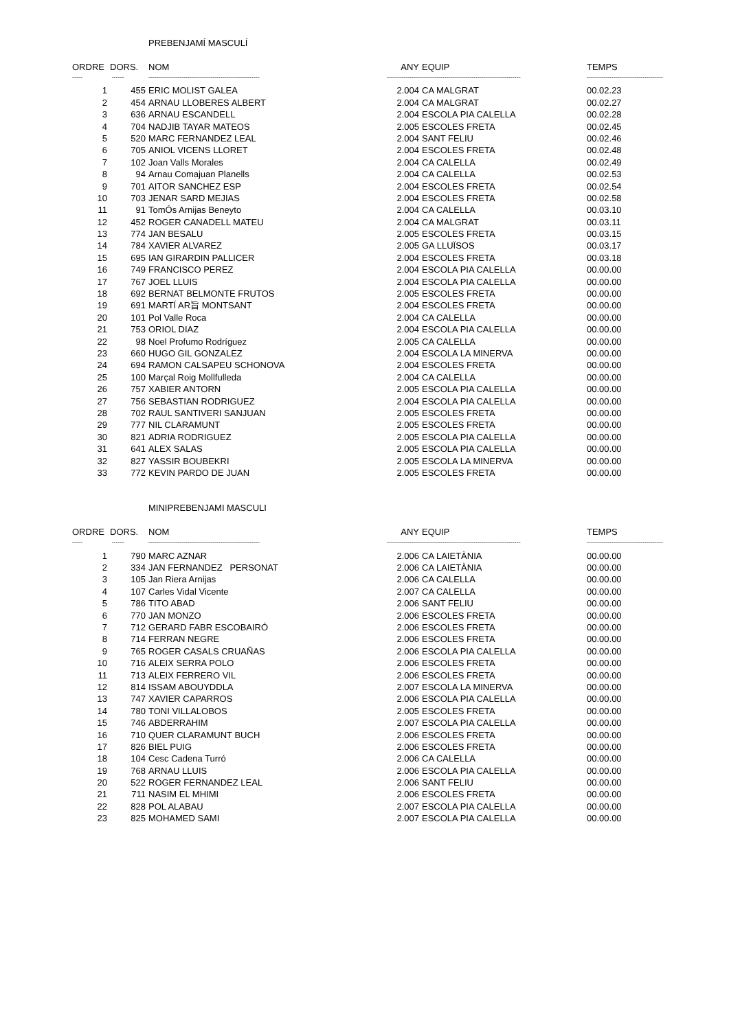PREBENJAMÍ MASCULÍ
| ORDRE | DORS. | NOM | ANY | EQUIP | TEMPS |
| --- | --- | --- | --- | --- | --- |
| ----- | ------ | ------------------------------------------------------ | ----------------- | ------------------------------------------------ | ------------------------------------- |
| 1 | 455 | ERIC MOLIST GALEA | 2.004 | CA MALGRAT | 00.02.23 |
| 2 | 454 | ARNAU LLOBERES ALBERT | 2.004 | CA MALGRAT | 00.02.27 |
| 3 | 636 | ARNAU ESCANDELL | 2.004 | ESCOLA PIA CALELLA | 00.02.28 |
| 4 | 704 | NADJIB TAYAR MATEOS | 2.005 | ESCOLES FRETA | 00.02.45 |
| 5 | 520 | MARC FERNANDEZ LEAL | 2.004 | SANT FELIU | 00.02.46 |
| 6 | 705 | ANIOL VICENS LLORET | 2.004 | ESCOLES FRETA | 00.02.48 |
| 7 | 102 | Joan Valls Morales | 2.004 | CA CALELLA | 00.02.49 |
| 8 | 94 | Arnau Comajuan Planells | 2.004 | CA CALELLA | 00.02.53 |
| 9 | 701 | AITOR SANCHEZ ESP | 2.004 | ESCOLES FRETA | 00.02.54 |
| 10 | 703 | JENAR SARD MEJIAS | 2.004 | ESCOLES FRETA | 00.02.58 |
| 11 | 91 | TomÓs Arnijas Beneyto | 2.004 | CA CALELLA | 00.03.10 |
| 12 | 452 | ROGER CANADELL MATEU | 2.004 | CA MALGRAT | 00.03.11 |
| 13 | 774 | JAN BESALU | 2.005 | ESCOLES FRETA | 00.03.15 |
| 14 | 784 | XAVIER ALVAREZ | 2.005 | GA LLUÏSOS | 00.03.17 |
| 15 | 695 | IAN GIRARDIN PALLICER | 2.004 | ESCOLES FRETA | 00.03.18 |
| 16 | 749 | FRANCISCO PEREZ | 2.004 | ESCOLA PIA CALELLA | 00.00.00 |
| 17 | 767 | JOEL LLUIS | 2.004 | ESCOLA PIA CALELLA | 00.00.00 |
| 18 | 692 | BERNAT BELMONTE FRUTOS | 2.005 | ESCOLES FRETA | 00.00.00 |
| 19 | 691 | MARTÍ AR旨 MONTSANT | 2.004 | ESCOLES FRETA | 00.00.00 |
| 20 | 101 | Pol Valle Roca | 2.004 | CA CALELLA | 00.00.00 |
| 21 | 753 | ORIOL DIAZ | 2.004 | ESCOLA PIA CALELLA | 00.00.00 |
| 22 | 98 | Noel Profumo Rodríguez | 2.005 | CA CALELLA | 00.00.00 |
| 23 | 660 | HUGO GIL GONZALEZ | 2.004 | ESCOLA LA MINERVA | 00.00.00 |
| 24 | 694 | RAMON CALSAPEU SCHONOVA | 2.004 | ESCOLES FRETA | 00.00.00 |
| 25 | 100 | Marçal Roig Mollfulleda | 2.004 | CA CALELLA | 00.00.00 |
| 26 | 757 | XABIER ANTORN | 2.005 | ESCOLA PIA CALELLA | 00.00.00 |
| 27 | 756 | SEBASTIAN RODRIGUEZ | 2.004 | ESCOLA PIA CALELLA | 00.00.00 |
| 28 | 702 | RAUL SANTIVERI SANJUAN | 2.005 | ESCOLES FRETA | 00.00.00 |
| 29 | 777 | NIL CLARAMUNT | 2.005 | ESCOLES FRETA | 00.00.00 |
| 30 | 821 | ADRIA RODRIGUEZ | 2.005 | ESCOLA PIA CALELLA | 00.00.00 |
| 31 | 641 | ALEX SALAS | 2.005 | ESCOLA PIA CALELLA | 00.00.00 |
| 32 | 827 | YASSIR BOUBEKRI | 2.005 | ESCOLA LA MINERVA | 00.00.00 |
| 33 | 772 | KEVIN PARDO DE JUAN | 2.005 | ESCOLES FRETA | 00.00.00 |
MINIPREBENJAMI MASCULI
| ORDRE | DORS. | NOM | ANY | EQUIP | TEMPS |
| --- | --- | --- | --- | --- | --- |
| ----- | ------ | ------------------------------------------------------ | ----------------- | ------------------------------------------------ | ------------------------------------- |
| 1 | 790 | MARC AZNAR | 2.006 | CA LAIETÀNIA | 00.00.00 |
| 2 | 334 | JAN FERNANDEZ PERSONAT | 2.006 | CA LAIETÀNIA | 00.00.00 |
| 3 | 105 | Jan Riera Arnijas | 2.006 | CA CALELLA | 00.00.00 |
| 4 | 107 | Carles Vidal Vicente | 2.007 | CA CALELLA | 00.00.00 |
| 5 | 786 | TITO ABAD | 2.006 | SANT FELIU | 00.00.00 |
| 6 | 770 | JAN MONZO | 2.006 | ESCOLES FRETA | 00.00.00 |
| 7 | 712 | GERARD FABR ESCOBAIRÓ | 2.006 | ESCOLES FRETA | 00.00.00 |
| 8 | 714 | FERRAN NEGRE | 2.006 | ESCOLES FRETA | 00.00.00 |
| 9 | 765 | ROGER CASALS CRUAÑAS | 2.006 | ESCOLA PIA CALELLA | 00.00.00 |
| 10 | 716 | ALEIX SERRA POLO | 2.006 | ESCOLES FRETA | 00.00.00 |
| 11 | 713 | ALEIX FERRERO VIL | 2.006 | ESCOLES FRETA | 00.00.00 |
| 12 | 814 | ISSAM ABOUYDDLA | 2.007 | ESCOLA LA MINERVA | 00.00.00 |
| 13 | 747 | XAVIER CAPARROS | 2.006 | ESCOLA PIA CALELLA | 00.00.00 |
| 14 | 780 | TONI VILLALOBOS | 2.005 | ESCOLES FRETA | 00.00.00 |
| 15 | 746 | ABDERRAHIM | 2.007 | ESCOLA PIA CALELLA | 00.00.00 |
| 16 | 710 | QUER CLARAMUNT BUCH | 2.006 | ESCOLES FRETA | 00.00.00 |
| 17 | 826 | BIEL PUIG | 2.006 | ESCOLES FRETA | 00.00.00 |
| 18 | 104 | Cesc Cadena Turró | 2.006 | CA CALELLA | 00.00.00 |
| 19 | 768 | ARNAU LLUIS | 2.006 | ESCOLA PIA CALELLA | 00.00.00 |
| 20 | 522 | ROGER FERNANDEZ LEAL | 2.006 | SANT FELIU | 00.00.00 |
| 21 | 711 | NASIM EL MHIMI | 2.006 | ESCOLES FRETA | 00.00.00 |
| 22 | 828 | POL ALABAU | 2.007 | ESCOLA PIA CALELLA | 00.00.00 |
| 23 | 825 | MOHAMED SAMI | 2.007 | ESCOLA PIA CALELLA | 00.00.00 |